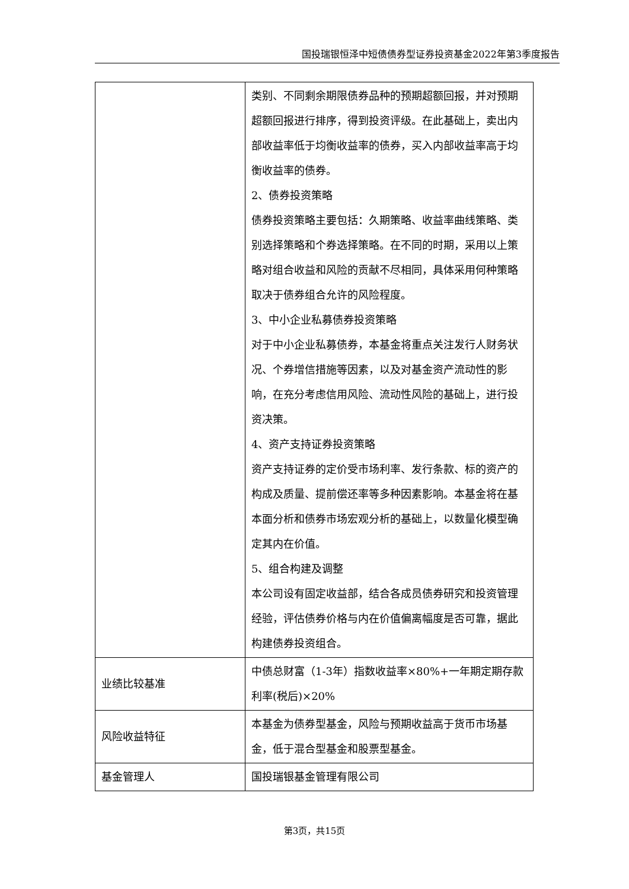国投瑞银恒泽中短债债券型证券投资基金2022年第3季度报告
| | 类别、不同剩余期限债券品种的预期超额回报，并对预期超额回报进行排序，得到投资评级。在此基础上，卖出内部收益率低于均衡收益率的债券，买入内部收益率高于均衡收益率的债券。 2、债券投资策略 债券投资策略主要包括：久期策略、收益率曲线策略、类别选择策略和个券选择策略。在不同的时期，采用以上策略对组合收益和风险的贡献不尽相同，具体采用何种策略取决于债券组合允许的风险程度。 3、中小企业私募债券投资策略 对于中小企业私募债券，本基金将重点关注发行人财务状况、个券增信措施等因素，以及对基金资产流动性的影响，在充分考虑信用风险、流动性风险的基础上，进行投资决策。 4、资产支持证券投资策略 资产支持证券的定价受市场利率、发行条款、标的资产的构成及质量、提前偿还率等多种因素影响。本基金将在基本面分析和债券市场宏观分析的基础上，以数量化模型确定其内在价值。 5、组合构建及调整 本公司设有固定收益部，结合各成员债券研究和投资管理经验，评估债券价格与内在价值偏离幅度是否可靠，据此构建债券投资组合。 |
| 业绩比较基准 | 中债总财富（1-3年）指数收益率×80%+一年期定期存款利率(税后)×20% |
| 风险收益特征 | 本基金为债券型基金，风险与预期收益高于货币市场基金，低于混合型基金和股票型基金。 |
| 基金管理人 | 国投瑞银基金管理有限公司 |
第3页，共15页